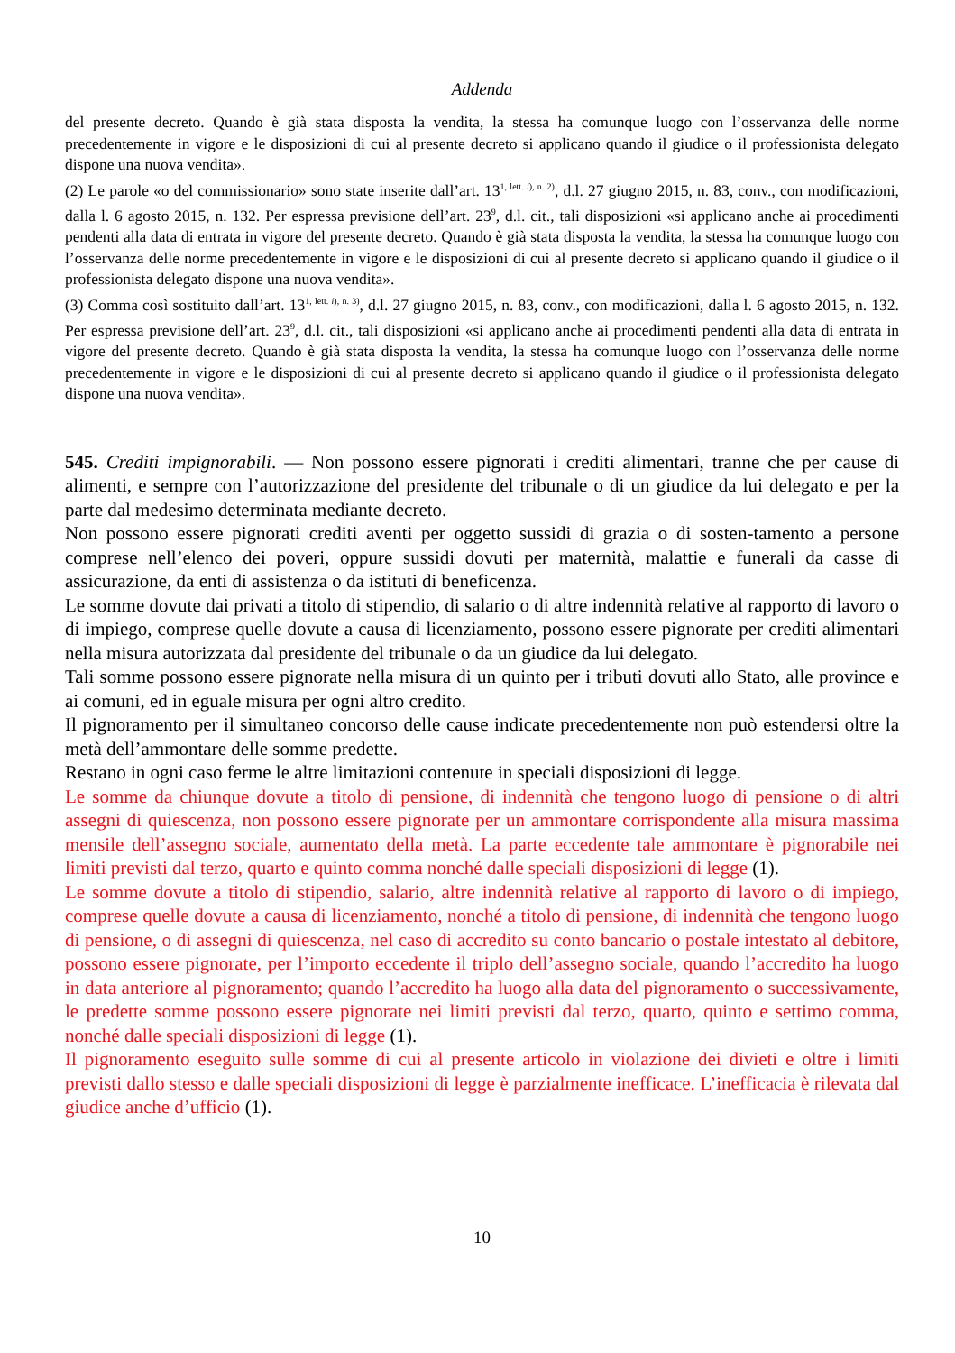Addenda
del presente decreto. Quando è già stata disposta la vendita, la stessa ha comunque luogo con l’osservanza delle norme precedentemente in vigore e le disposizioni di cui al presente decreto si applicano quando il giudice o il professionista delegato dispone una nuova vendita».
(2) Le parole «o del commissionario» sono state inserite dall’art. 13<sup>1, lett. i), n. 2)</sup>, d.l. 27 giugno 2015, n. 83, conv., con modificazioni, dalla l. 6 agosto 2015, n. 132. Per espressa previsione dell’art. 23<sup>9</sup>, d.l. cit., tali disposizioni «si applicano anche ai procedimenti pendenti alla data di entrata in vigore del presente decreto. Quando è già stata disposta la vendita, la stessa ha comunque luogo con l’osservanza delle norme precedentemente in vigore e le disposizioni di cui al presente decreto si applicano quando il giudice o il professionista delegato dispone una nuova vendita».
(3) Comma così sostituito dall’art. 13<sup>1, lett. i), n. 3)</sup>, d.l. 27 giugno 2015, n. 83, conv., con modificazioni, dalla l. 6 agosto 2015, n. 132. Per espressa previsione dell’art. 23<sup>9</sup>, d.l. cit., tali disposizioni «si applicano anche ai procedimenti pendenti alla data di entrata in vigore del presente decreto. Quando è già stata disposta la vendita, la stessa ha comunque luogo con l’osservanza delle norme precedentemente in vigore e le disposizioni di cui al presente decreto si applicano quando il giudice o il professionista delegato dispone una nuova vendita».
545. Crediti impignorabili. — Non possono essere pignorati i crediti alimentari, tranne che per cause di alimenti, e sempre con l’autorizzazione del presidente del tribunale o di un giudice da lui delegato e per la parte dal medesimo determinata mediante decreto.
Non possono essere pignorati crediti aventi per oggetto sussidi di grazia o di sosten-tamento a persone comprese nell’elenco dei poveri, oppure sussidi dovuti per maternità, malattie e funerali da casse di assicurazione, da enti di assistenza o da istituti di beneficenza.
Le somme dovute dai privati a titolo di stipendio, di salario o di altre indennità relative al rapporto di lavoro o di impiego, comprese quelle dovute a causa di licenziamento, possono essere pignorate per crediti alimentari nella misura autorizzata dal presidente del tribunale o da un giudice da lui delegato.
Tali somme possono essere pignorate nella misura di un quinto per i tributi dovuti allo Stato, alle province e ai comuni, ed in eguale misura per ogni altro credito.
Il pignoramento per il simultaneo concorso delle cause indicate precedentemente non può estendersi oltre la metà dell’ammontare delle somme predette.
Restano in ogni caso ferme le altre limitazioni contenute in speciali disposizioni di legge.
Le somme da chiunque dovute a titolo di pensione, di indennità che tengono luogo di pensione o di altri assegni di quiescenza, non possono essere pignorate per un ammontare corrispondente alla misura massima mensile dell’assegno sociale, aumentato della metà. La parte eccedente tale ammontare è pignorabile nei limiti previsti dal terzo, quarto e quinto comma nonché dalle speciali disposizioni di legge (1).
Le somme dovute a titolo di stipendio, salario, altre indennità relative al rapporto di lavoro o di impiego, comprese quelle dovute a causa di licenziamento, nonché a titolo di pensione, di indennità che tengono luogo di pensione, o di assegni di quiescenza, nel caso di accredito su conto bancario o postale intestato al debitore, possono essere pignorate, per l’importo eccedente il triplo dell’assegno sociale, quando l’accredito ha luogo in data anteriore al pignoramento; quando l’accredito ha luogo alla data del pignoramento o successivamente, le predette somme possono essere pignorate nei limiti previsti dal terzo, quarto, quinto e settimo comma, nonché dalle speciali disposizioni di legge (1).
Il pignoramento eseguito sulle somme di cui al presente articolo in violazione dei divieti e oltre i limiti previsti dallo stesso e dalle speciali disposizioni di legge è parzialmente inefficace. L’inefficacia è rilevata dal giudice anche d’ufficio (1).
10